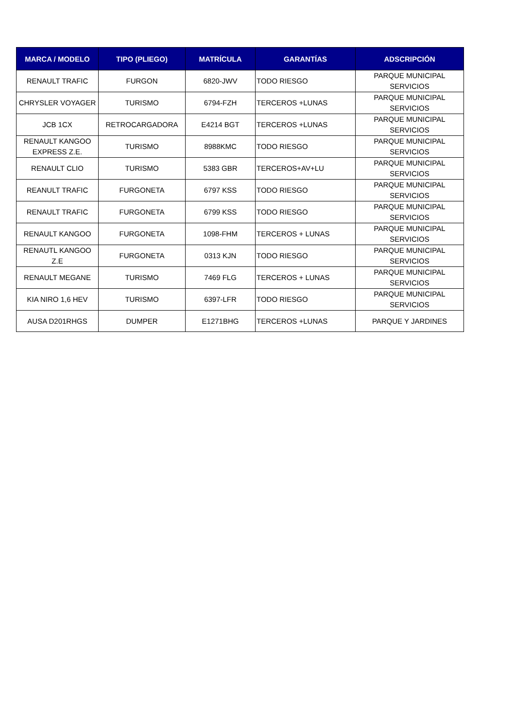| MARCA / MODELO | TIPO (PLIEGO) | MATRÍCULA | GARANTÍAS | ADSCRIPCIÓN |
| --- | --- | --- | --- | --- |
| RENAULT TRAFIC | FURGON | 6820-JWV | TODO RIESGO | PARQUE MUNICIPAL SERVICIOS |
| CHRYSLER VOYAGER | TURISMO | 6794-FZH | TERCEROS +LUNAS | PARQUE MUNICIPAL SERVICIOS |
| JCB 1CX | RETROCARGADORA | E4214 BGT | TERCEROS +LUNAS | PARQUE MUNICIPAL SERVICIOS |
| RENAULT KANGOO EXPRESS Z.E. | TURISMO | 8988KMC | TODO RIESGO | PARQUE MUNICIPAL SERVICIOS |
| RENAULT CLIO | TURISMO | 5383 GBR | TERCEROS+AV+LU | PARQUE MUNICIPAL SERVICIOS |
| REANULT TRAFIC | FURGONETA | 6797 KSS | TODO RIESGO | PARQUE MUNICIPAL SERVICIOS |
| RENAULT TRAFIC | FURGONETA | 6799 KSS | TODO RIESGO | PARQUE MUNICIPAL SERVICIOS |
| RENAULT KANGOO | FURGONETA | 1098-FHM | TERCEROS + LUNAS | PARQUE MUNICIPAL SERVICIOS |
| RENAUTL KANGOO Z.E | FURGONETA | 0313 KJN | TODO RIESGO | PARQUE MUNICIPAL SERVICIOS |
| RENAULT MEGANE | TURISMO | 7469 FLG | TERCEROS + LUNAS | PARQUE MUNICIPAL SERVICIOS |
| KIA NIRO 1,6 HEV | TURISMO | 6397-LFR | TODO RIESGO | PARQUE MUNICIPAL SERVICIOS |
| AUSA D201RHGS | DUMPER | E1271BHG | TERCEROS +LUNAS | PARQUE Y JARDINES |